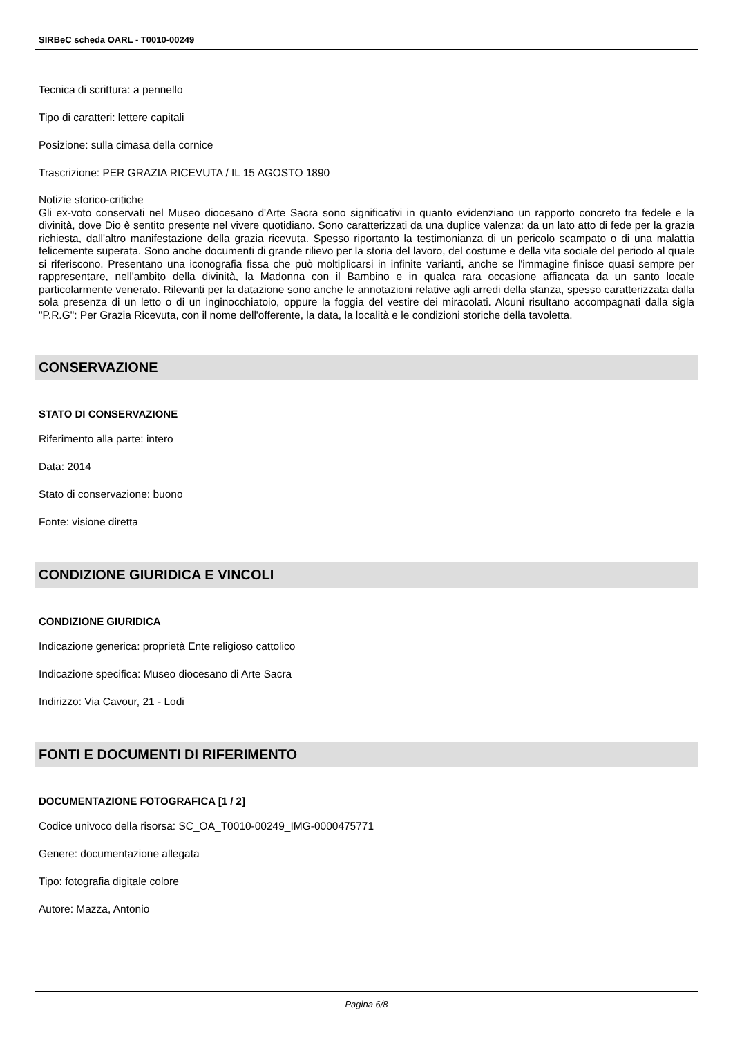SIRBeC scheda OARL - T0010-00249
Tecnica di scrittura: a pennello
Tipo di caratteri: lettere capitali
Posizione: sulla cimasa della cornice
Trascrizione: PER GRAZIA RICEVUTA / IL 15 AGOSTO 1890
Notizie storico-critiche
Gli ex-voto conservati nel Museo diocesano d'Arte Sacra sono significativi in quanto evidenziano un rapporto concreto tra fedele e la divinità, dove Dio è sentito presente nel vivere quotidiano. Sono caratterizzati da una duplice valenza: da un lato atto di fede per la grazia richiesta, dall'altro manifestazione della grazia ricevuta. Spesso riportanto la testimonianza di un pericolo scampato o di una malattia felicemente superata. Sono anche documenti di grande rilievo per la storia del lavoro, del costume e della vita sociale del periodo al quale si riferiscono. Presentano una iconografia fissa che può moltiplicarsi in infinite varianti, anche se l'immagine finisce quasi sempre per rappresentare, nell'ambito della divinità, la Madonna con il Bambino e in qualca rara occasione affiancata da un santo locale particolarmente venerato. Rilevanti per la datazione sono anche le annotazioni relative agli arredi della stanza, spesso caratterizzata dalla sola presenza di un letto o di un inginocchiatoio, oppure la foggia del vestire dei miracolati. Alcuni risultano accompagnati dalla sigla "P.R.G": Per Grazia Ricevuta, con il nome dell'offerente, la data, la località e le condizioni storiche della tavoletta.
CONSERVAZIONE
STATO DI CONSERVAZIONE
Riferimento alla parte: intero
Data: 2014
Stato di conservazione: buono
Fonte: visione diretta
CONDIZIONE GIURIDICA E VINCOLI
CONDIZIONE GIURIDICA
Indicazione generica: proprietà Ente religioso cattolico
Indicazione specifica: Museo diocesano di Arte Sacra
Indirizzo: Via Cavour, 21 - Lodi
FONTI E DOCUMENTI DI RIFERIMENTO
DOCUMENTAZIONE FOTOGRAFICA [1 / 2]
Codice univoco della risorsa: SC_OA_T0010-00249_IMG-0000475771
Genere: documentazione allegata
Tipo: fotografia digitale colore
Autore: Mazza, Antonio
Pagina 6/8